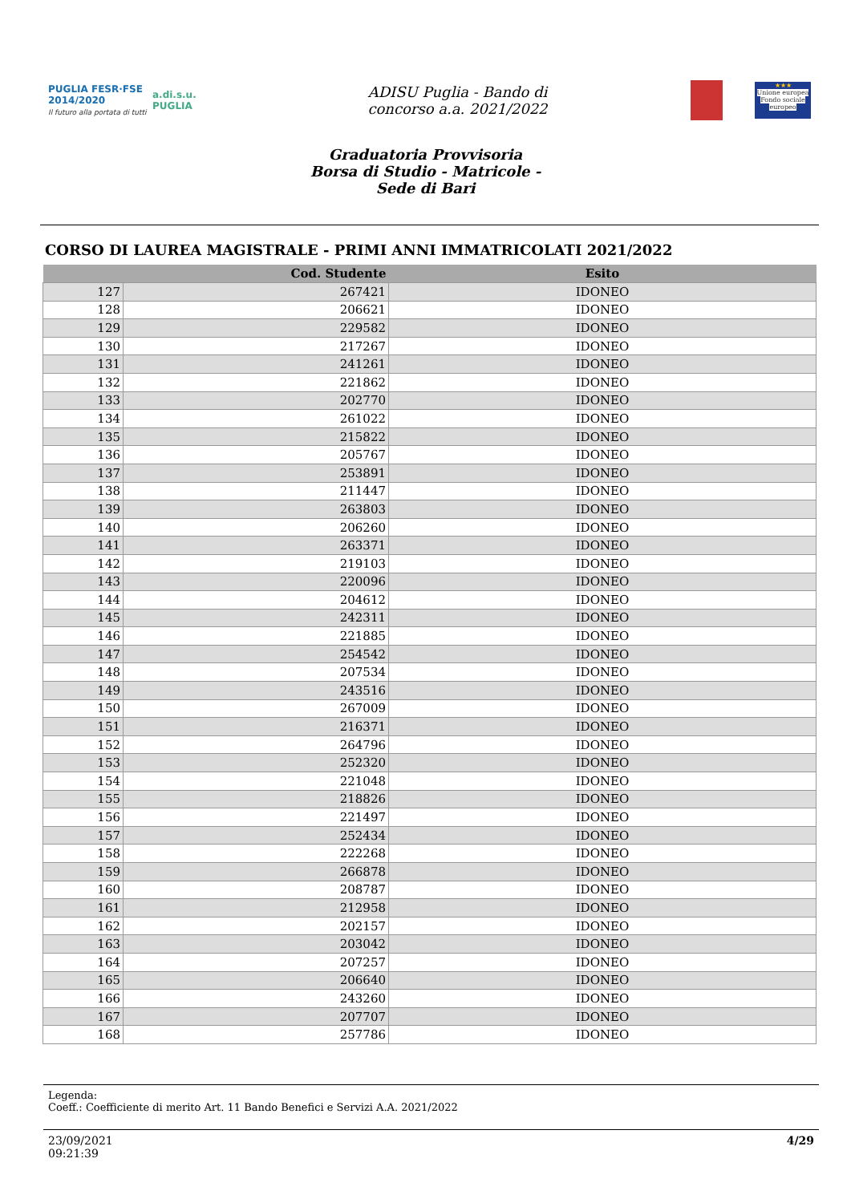PUGLIA FESR·FSE 2014/2020
Il futuro alla portata di tutti
a.di.s.u.
PUGLIA
ADISU Puglia - Bando di
concorso a.a. 2021/2022
★★★
Unione europea Fondo sociale europeo
Graduatoria Provvisoria
Borsa di Studio - Matricole -
Sede di Bari
CORSO DI LAUREA MAGISTRALE - PRIMI ANNI IMMATRICOLATI 2021/2022
| | Cod. Studente | Esito |
| --- | --- | --- |
| 127 | 267421 | IDONEO |
| 128 | 206621 | IDONEO |
| 129 | 229582 | IDONEO |
| 130 | 217267 | IDONEO |
| 131 | 241261 | IDONEO |
| 132 | 221862 | IDONEO |
| 133 | 202770 | IDONEO |
| 134 | 261022 | IDONEO |
| 135 | 215822 | IDONEO |
| 136 | 205767 | IDONEO |
| 137 | 253891 | IDONEO |
| 138 | 211447 | IDONEO |
| 139 | 263803 | IDONEO |
| 140 | 206260 | IDONEO |
| 141 | 263371 | IDONEO |
| 142 | 219103 | IDONEO |
| 143 | 220096 | IDONEO |
| 144 | 204612 | IDONEO |
| 145 | 242311 | IDONEO |
| 146 | 221885 | IDONEO |
| 147 | 254542 | IDONEO |
| 148 | 207534 | IDONEO |
| 149 | 243516 | IDONEO |
| 150 | 267009 | IDONEO |
| 151 | 216371 | IDONEO |
| 152 | 264796 | IDONEO |
| 153 | 252320 | IDONEO |
| 154 | 221048 | IDONEO |
| 155 | 218826 | IDONEO |
| 156 | 221497 | IDONEO |
| 157 | 252434 | IDONEO |
| 158 | 222268 | IDONEO |
| 159 | 266878 | IDONEO |
| 160 | 208787 | IDONEO |
| 161 | 212958 | IDONEO |
| 162 | 202157 | IDONEO |
| 163 | 203042 | IDONEO |
| 164 | 207257 | IDONEO |
| 165 | 206640 | IDONEO |
| 166 | 243260 | IDONEO |
| 167 | 207707 | IDONEO |
| 168 | 257786 | IDONEO |
Legenda:
Coeff.: Coefficiente di merito Art. 11 Bando Benefici e Servizi A.A. 2021/2022
23/09/2021
09:21:39
4/29